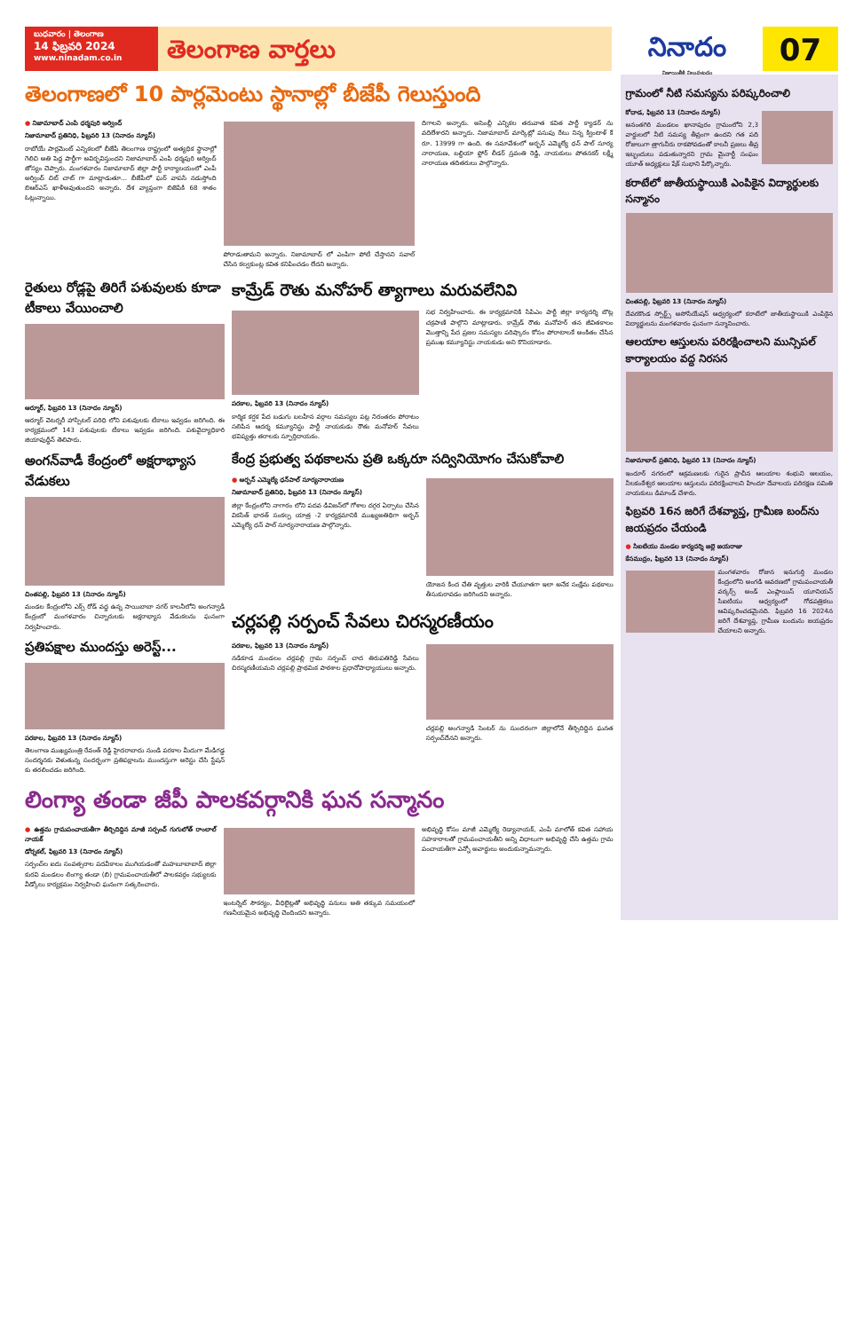బుధవారం | తెలంగాణ
14 ఫిబ్రవరి 2024
www.ninadam.co.in
తెలంగాణ వార్తలు
నినాదం
నిజాయితీకి నిలువుటద్దం
07
తెలంగాణలో 10 పార్లమెంటు స్థానాల్లో బీజేపీ గెలుస్తుంది
● నిజామాబాద్ ఎంపి ధర్మపురి అర్వింద్
నిజామాబాద్ ప్రతినిధి, ఫిబ్రవరి 13 (నినాదం న్యూస్)
రాబోయే పార్లమెంట్ ఎన్నికలలో బీజేపీ తెలంగాణ రాష్ట్రంలో అత్యధిక స్థానాల్లో గెలిచి అతి పెద్ద పార్టీగా అవిర్భవిస్తుందని నిజామాబాద్ ఎంపి ధర్మపురి అర్వింద్ జోస్యం చెప్పారు. మంగళవారం నిజామాబాద్ జిల్లా పార్టీ కార్యాలయంలో ఎంపీ అర్వింద్ చిట్ చాట్ గా మాట్లాడుతూ... బీజేపీలో ఘర్ వాపసి నడుస్తోంది బిఆర్ఎస్ ఖాళీఅవుతుందని అన్నారు. దేశ వ్యాప్తంగా బిజెపికి 68 శాతం ఓట్లున్నాయి.
పోరాడుతామని అన్నారు. నిజామాబాద్ లో ఎంపిగా పోటీ చేస్తానని సవాల్ చేసిన కల్వకుంట్ల కవిత కనిపించడం లేదని అన్నారు.
దిగాలని అన్నారు. అసెంబ్లీ ఎన్నికల తరువాత కవిత పార్టీ క్యాడర్ ను వదిలేశారని అన్నారు. నిజామాబాద్ మార్కెట్లో పసుపు రేటు నిన్న క్వింటాళ్ కే రూ. 13999 గా ఉంది. ఈ సమావేశంలో అర్బన్ ఎమ్మెల్యే ధన్ పాల్ సూర్య నారాయణ, బల్దియా ఫ్లోర్ లీడర్ స్రవంతి రెడ్డి, నాయకులు పోతనకర్ లక్ష్మీ నారాయణ తదితరులు పాల్గొన్నారు.
రైతులు రోడ్లపై తిరిగే పశువులకు కూడా టీకాలు వేయించాలి
ఆర్మూర్, ఫిబ్రవరి 13 (నినాదం న్యూస్)
ఆర్మూర్ వెటర్నరీ హాస్పిటల్ పరిధి లోని పశువులకు టీకాలు ఇవ్వడం జరిగింది. ఈ కార్యక్రమంలో 143 పశువులకు టీకాలు ఇవ్వడం జరిగింది. పశువైద్యాధికారి జియావుద్దీన్ తెలిపారు.
అంగన్‌వాడీ కేంద్రంలో అక్షరాభ్యాస వేడుకలు
చింతపల్లి, ఫిబ్రవరి 13 (నినాదం న్యూస్)
మండల కేంద్రంలోని ఎక్స్ రోడ్ వద్ద ఉన్న సాయిబాబా నగర్ కాలనీలోని అంగన్వాడీ కేంద్రంలో మంగళవారం చిన్నారులకు అక్షరాభ్యాస వేడుకలను ఘనంగా నిర్వహించారు.
ప్రతిపక్షాల ముందస్తు అరెస్ట్...
పరకాల, ఫిబ్రవరి 13 (నినాదం న్యూస్)
తెలంగాణ ముఖ్యమంత్రి రేవంత్ రెడ్డి హైదరాబాదు నుండి పరకాల మీదుగా మేడిగడ్డ సందర్శనకు వెళుతున్న సందర్భంగా ప్రతిపక్షాలను ముందస్తుగా అరెస్టు చేసి స్టేషన్ కు తరలించడం జరిగింది.
కామ్రేడ్ రౌతు మనోహర్ త్యాగాలు మరువలేనివి
పరకాల, ఫిబ్రవరి 13 (నినాదం న్యూస్)
కార్మిక కర్షక పేద బడుగు బలహీన వర్గాల సమస్యల పట్ల నిరంతరం పోరాటం సలిపిన ఆదర్శ కమ్యూనిస్టు పార్టీ నాయకుడు రౌతు మనోహర్ సేవలు భవిష్యత్తు తరాలకు స్ఫూర్తిదాయకం.
సభ నిర్వహించారు. ఈ కార్యక్రమానికి సిపిఎం పార్టీ జిల్లా కార్యదర్శి బొట్ల చక్రపాణి పాల్గొని మాట్లాడారు. కామ్రేడ్ రౌతు మనోహర్ తన జీవితకాలం మొత్తాన్ని పేద ప్రజల సమస్యల పరిష్కారం కోసం పోరాటాలకే అంకితం చేసిన ప్రముఖ కమ్యూనిస్టు నాయకుడు అని కొనియాడారు.
కేంద్ర ప్రభుత్వ పథకాలను ప్రతి ఒక్కరూ సద్వినియోగం చేసుకోవాలి
● అర్బన్ ఎమ్మెల్యే ధన్‌పాల్ సూర్యనారాయణ
నిజామాబాద్ ప్రతినిధి, ఫిబ్రవరి 13 (నినాదం న్యూస్)
జిల్లా కేంద్రంలోని నాగారం లోని పదవ డివిజన్‌లో గోశాల దగ్గర ఏర్పాటు చేసిన వికసిత్ భారత్ సంకల్ప యాత్ర -2 కార్యక్రమానికి ముఖ్యఅతిథిగా అర్బన్ ఎమ్మెల్యే ధన్ పాల్ సూర్యనారాయణ పాల్గొన్నారు.
యోజన కింద చేతి వృత్తుల వారికి చేయూతగా ఇలా అనేక సంక్షేమ పథకాలు తీసుకురావడం జరిగిందని అన్నారు.
చర్లపల్లి సర్పంచ్ సేవలు చిరస్మరణీయం
పరకాల, ఫిబ్రవరి 13 (నినాదం న్యూస్)
నడికూడ మండలం చర్లపల్లి గ్రామ సర్పంచ్ చాద తిరుపతిరెడ్డి సేవలు చిరస్మరణీయమని చర్లపల్లి ప్రాథమిక పాఠశాల ప్రధానోపాధ్యాయులు అన్నారు.
చర్లపల్లి అంగన్వాడి సెంటర్ ను సుందరంగా జిల్లాలోనే తీర్చిదిద్దిన ఘనత సర్పంచ్‌దేనని అన్నారు.
లింగ్యా తండా జీపీ పాలకవర్గానికి ఘన సన్మానం
● ఉత్తమ గ్రామపంచాయతీగా తీర్చిదిద్దిన మాజీ సర్పంచ్ గుగులోత్ రాంలాల్ నాయక్
డోర్నకల్, ఫిబ్రవరి 13 (నినాదం న్యూస్)
సర్పంచ్‌ల ఐదు సంవత్సరాల పదవీకాలం ముగియడంతో మహబూబాబాద్ జిల్లా కురవి మండలం లింగ్యా తండా (బి) గ్రామపంచాయతీలో పాలకవర్గం సభ్యులకు వీడ్కోలు కార్యక్రమం నిర్వహించి ఘనంగా సత్కరించారు.
ఇంటర్నెట్ సౌకర్యం, వీధిలైట్లతో అభివృద్ధి పనులు అతి తక్కువ సమయంలో గణనీయమైన అభివృద్ధి చెందిందని అన్నారు.
అభివృద్ధి కోసం మాజీ ఎమ్మెల్యే రెడ్యానాయక్, ఎంపీ మాలోత్ కవిత సహాయ సహకారాలతో గ్రామపంచాయతీని అన్ని విధాలుగా అభివృద్ధి చేసి ఉత్తమ గ్రామ పంచాయతీగా ఎన్నో అవార్డులు అందుకున్నామన్నారు.
గ్రామంలో నీటి సమస్యను పరిష్కరించాలి
కోదాడ, ఫిబ్రవరి 13 (నినాదం న్యూస్)
అనంతగిరి మండలం ఖానాపురం గ్రామంలోని 2,3 వార్డులలో నీటి సమస్య తీవ్రంగా ఉందని గత పది రోజులుగా త్రాగునీరు రాకపోవడంతో కాలనీ ప్రజలు తీవ్ర ఇబ్బందులు పడుతున్నారని గ్రామ మైనార్టీ సంఘం యూత్ అధ్యక్షులు షేక్ సుభాని పేర్కొన్నారు.
కరాటేలో జాతీయస్థాయికి ఎంపికైన విద్యార్థులకు సన్మానం
చింతపల్లి, ఫిబ్రవరి 13 (నినాదం న్యూస్)
దేవరకొండ స్పోర్ట్స్ అసోసియేషన్ ఆధ్వర్యంలో కరాటేలో జాతీయస్థాయికి ఎంపికైన విద్యార్థులను మంగళవారం ఘనంగా సన్మానించారు.
ఆలయాల ఆస్తులను పరిరక్షించాలని మున్సిపల్ కార్యాలయం వద్ద నిరసన
నిజామాబాద్ ప్రతినిధి, ఫిబ్రవరి 13 (నినాదం న్యూస్)
ఇందూర్ నగరంలో ఆక్రమణలకు గురైన ప్రాచీన ఆలయాల శంభుని ఆలయం, నీలకంఠేశ్వర ఆలయాల ఆస్తులను పరిరక్షించాలని హిందూ దేవాలయ పరిరక్షణ సమితి నాయకులు డిమాండ్ చేశారు.
ఫిబ్రవరి 16న జరిగే దేశవ్యాప్త, గ్రామీణ బంద్‌ను జయప్రదం చేయండి
● సిఐటియు మండల కార్యదర్శి జల్లె జయరాజు
కేసముద్రం, ఫిబ్రవరి 13 (నినాదం న్యూస్)
మంగళవారం రోజున ఇనుగుర్తి మండల కేంద్రంలోని అంగడి ఆవరణలో గ్రామపంచాయతీ వర్కర్స్ అండ్ ఎంప్లాయిస్ యూనియన్ సిఐటియు ఆధ్వర్యంలో గోడపత్రికలు ఆవిష్కరించడమైనది. ఫిబ్రవరి 16 2024న జరిగే దేశవ్యాప్త, గ్రామీణ బందును జయప్రదం చేయాలని అన్నారు.